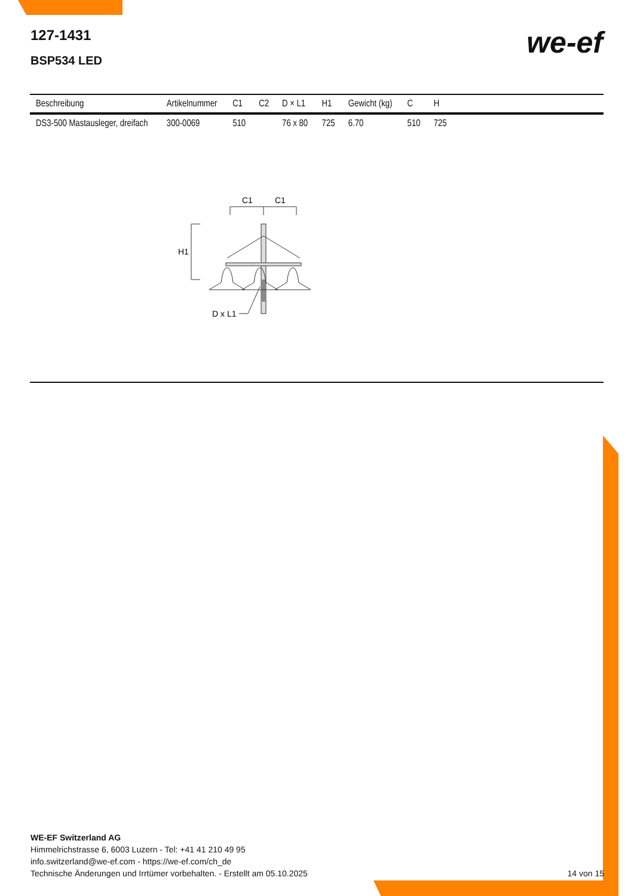127-1431
BSP534 LED
we-ef
| Beschreibung | Artikelnummer | C1 | C2 | D × L1 | H1 | Gewicht (kg) | C | H | |
| --- | --- | --- | --- | --- | --- | --- | --- | --- | --- |
| DS3-500 Mastausleger, dreifach | 300-0069 | 510 | | 76 x 80 | 725 | 6.70 | 510 | 725 | |
C1
C1
H1
D x L1
WE-EF Switzerland AG
Himmelrichstrasse 6, 6003 Luzern - Tel: +41 41 210 49 95
info.switzerland@we-ef.com - https://we-ef.com/ch_de
Technische Änderungen und Irrtümer vorbehalten. - Erstellt am 05.10.2025
14 von 15